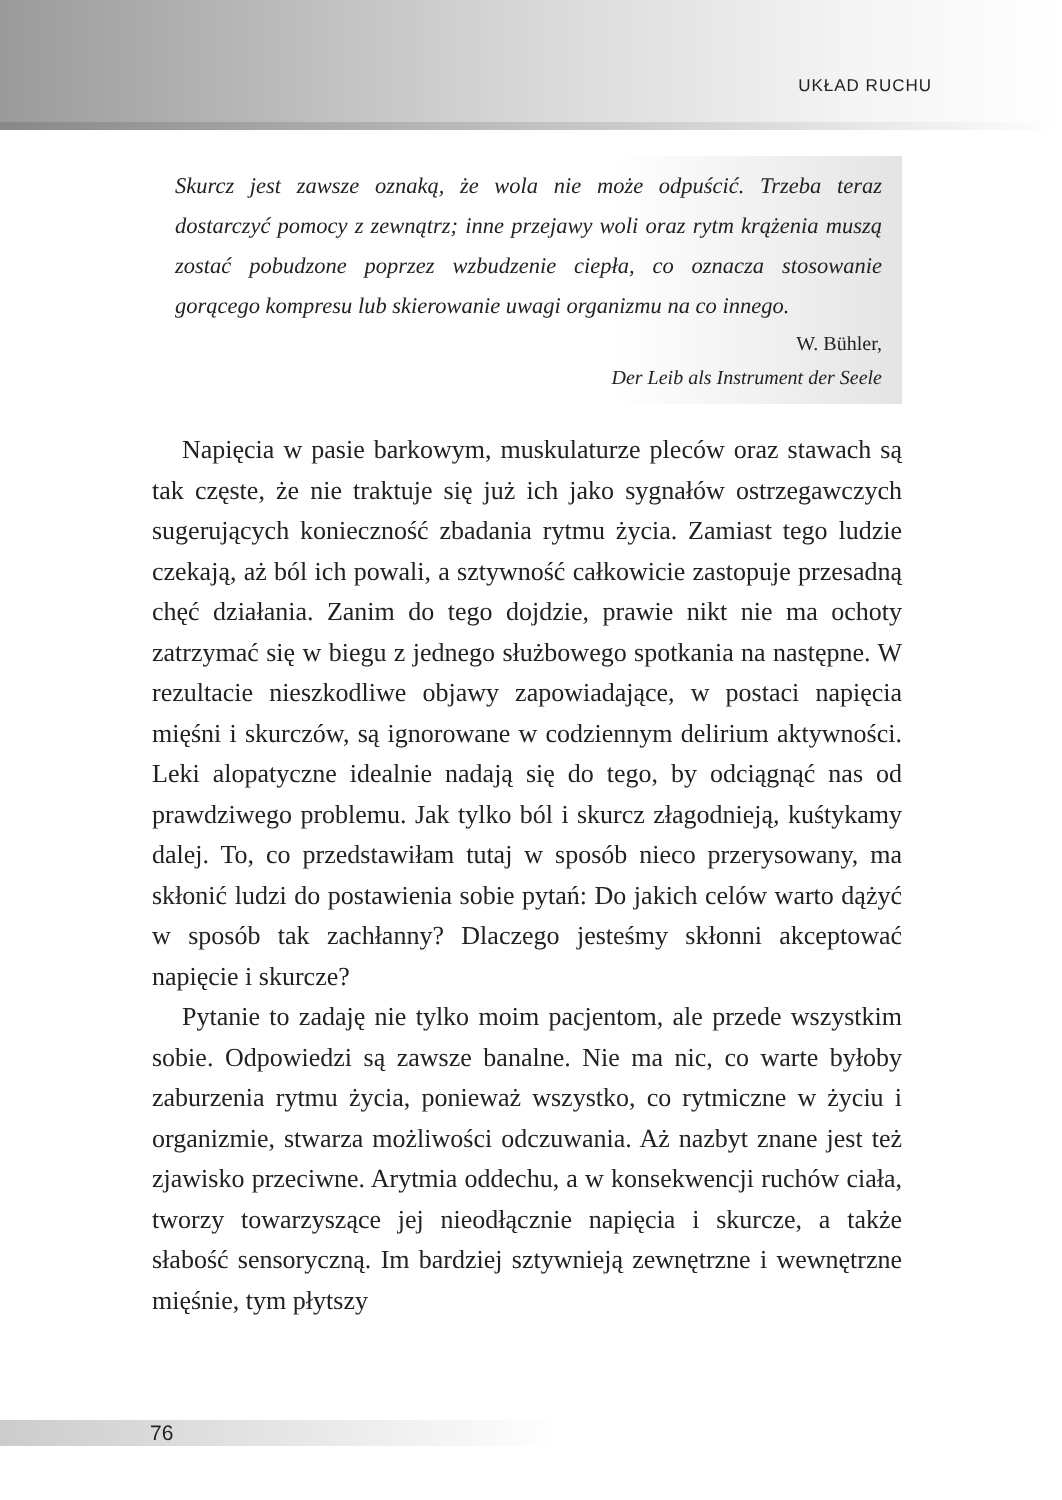UKŁAD RUCHU
Skurcz jest zawsze oznaką, że wola nie może odpuścić. Trzeba teraz dostarczyć pomocy z zewnątrz; inne przejawy woli oraz rytm krążenia muszą zostać pobudzone poprzez wzbudzenie ciepła, co oznacza stosowanie gorącego kompresu lub skierowanie uwagi organizmu na co innego.
W. Bühler,
Der Leib als Instrument der Seele
Napięcia w pasie barkowym, muskulaturze pleców oraz stawach są tak częste, że nie traktuje się już ich jako sygnałów ostrzegawczych sugerujących konieczność zbadania rytmu życia. Zamiast tego ludzie czekają, aż ból ich powali, a sztywność całkowicie zastopuje przesadną chęć działania. Zanim do tego dojdzie, prawie nikt nie ma ochoty zatrzymać się w biegu z jednego służbowego spotkania na następne. W rezultacie nieszkodliwe objawy zapowiadające, w postaci napięcia mięśni i skurczów, są ignorowane w codziennym delirium aktywności. Leki alopatyczne idealnie nadają się do tego, by odciągnąć nas od prawdziwego problemu. Jak tylko ból i skurcz złagodnieją, kuśtykamy dalej. To, co przedstawiłam tutaj w sposób nieco przerysowany, ma skłonić ludzi do postawienia sobie pytań: Do jakich celów warto dążyć w sposób tak zachłanny? Dlaczego jesteśmy skłonni akceptować napięcie i skurcze?
Pytanie to zadaję nie tylko moim pacjentom, ale przede wszystkim sobie. Odpowiedzi są zawsze banalne. Nie ma nic, co warte byłoby zaburzenia rytmu życia, ponieważ wszystko, co rytmiczne w życiu i organizmie, stwarza możliwości odczuwania. Aż nazbyt znane jest też zjawisko przeciwne. Arytmia oddechu, a w konsekwencji ruchów ciała, tworzy towarzyszące jej nieodłącznie napięcia i skurcze, a także słabość sensoryczną. Im bardziej sztywnieją zewnętrzne i wewnętrzne mięśnie, tym płytszy
76